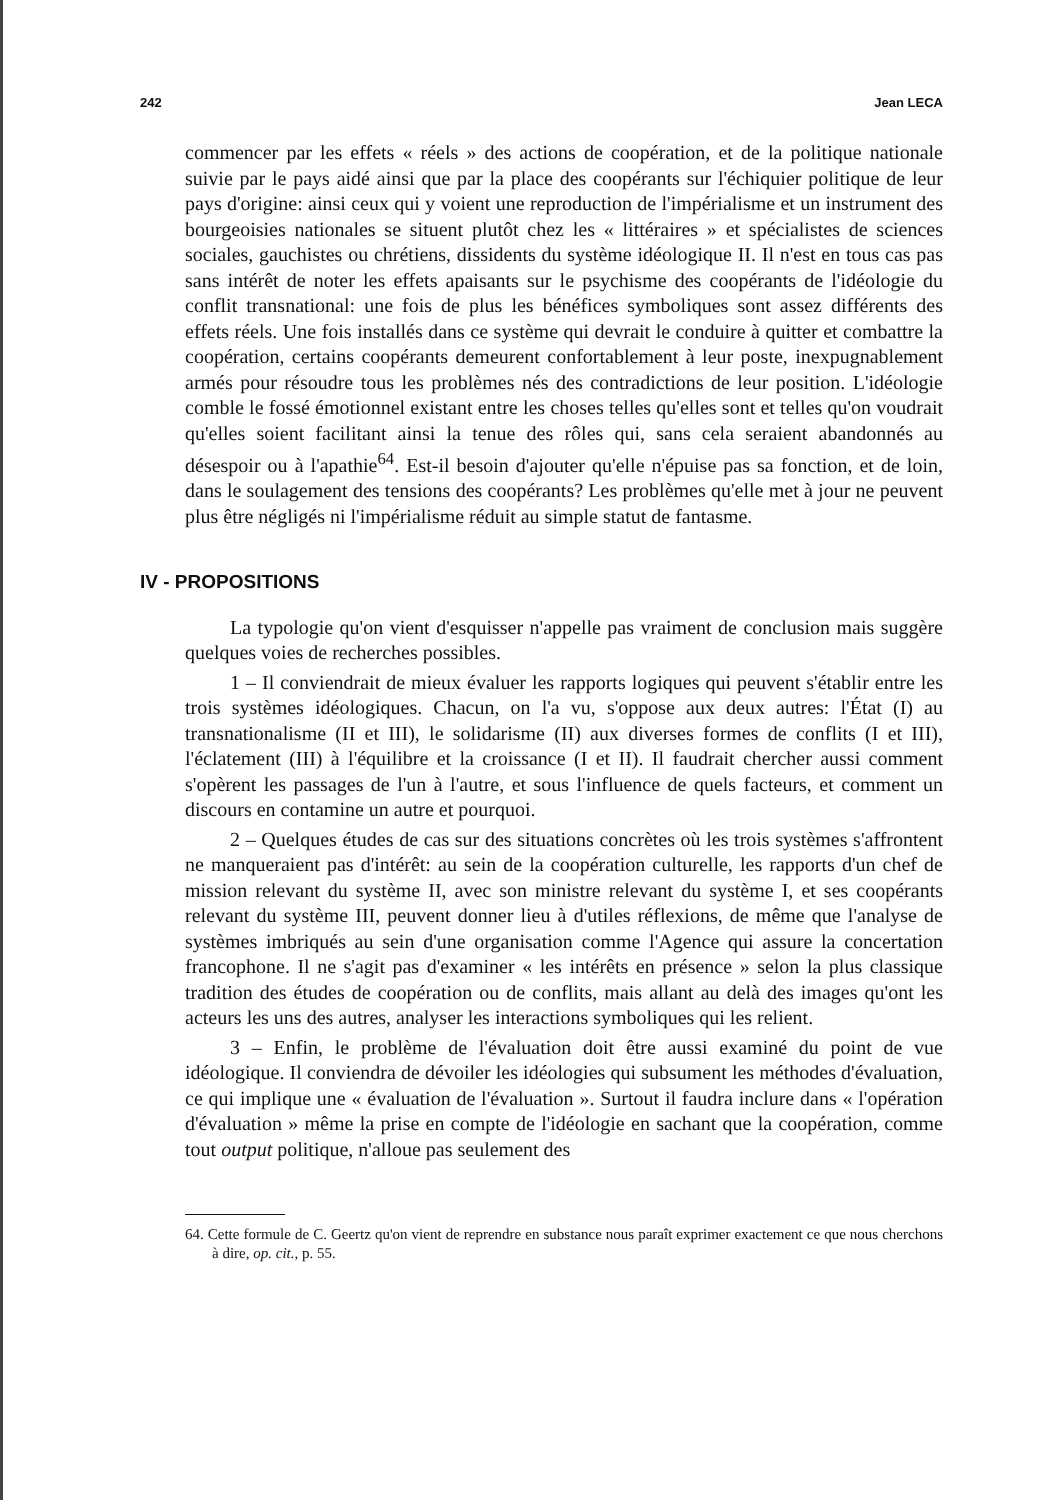242 Jean LECA
commencer par les effets « réels » des actions de coopération, et de la politique nationale suivie par le pays aidé ainsi que par la place des coopérants sur l'échiquier politique de leur pays d'origine: ainsi ceux qui y voient une reproduction de l'impérialisme et un instrument des bourgeoisies nationales se situent plutôt chez les « littéraires » et spécialistes de sciences sociales, gauchistes ou chrétiens, dissidents du système idéologique II. Il n'est en tous cas pas sans intérêt de noter les effets apaisants sur le psychisme des coopérants de l'idéologie du conflit transnational: une fois de plus les bénéfices symboliques sont assez différents des effets réels. Une fois installés dans ce système qui devrait le conduire à quitter et combattre la coopération, certains coopérants demeurent confortablement à leur poste, inexpugnablement armés pour résoudre tous les problèmes nés des contradictions de leur position. L'idéologie comble le fossé émotionnel existant entre les choses telles qu'elles sont et telles qu'on voudrait qu'elles soient facilitant ainsi la tenue des rôles qui, sans cela seraient abandonnés au désespoir ou à l'apathie<sup>64</sup>. Est-il besoin d'ajouter qu'elle n'épuise pas sa fonction, et de loin, dans le soulagement des tensions des coopérants? Les problèmes qu'elle met à jour ne peuvent plus être négligés ni l'impérialisme réduit au simple statut de fantasme.
IV - PROPOSITIONS
La typologie qu'on vient d'esquisser n'appelle pas vraiment de conclusion mais suggère quelques voies de recherches possibles.
1 – Il conviendrait de mieux évaluer les rapports logiques qui peuvent s'établir entre les trois systèmes idéologiques. Chacun, on l'a vu, s'oppose aux deux autres: l'État (I) au transnationalisme (II et III), le solidarisme (II) aux diverses formes de conflits (I et III), l'éclatement (III) à l'équilibre et la croissance (I et II). Il faudrait chercher aussi comment s'opèrent les passages de l'un à l'autre, et sous l'influence de quels facteurs, et comment un discours en contamine un autre et pourquoi.
2 – Quelques études de cas sur des situations concrètes où les trois systèmes s'affrontent ne manqueraient pas d'intérêt: au sein de la coopération culturelle, les rapports d'un chef de mission relevant du système II, avec son ministre relevant du système I, et ses coopérants relevant du système III, peuvent donner lieu à d'utiles réflexions, de même que l'analyse de systèmes imbriqués au sein d'une organisation comme l'Agence qui assure la concertation francophone. Il ne s'agit pas d'examiner « les intérêts en présence » selon la plus classique tradition des études de coopération ou de conflits, mais allant au delà des images qu'ont les acteurs les uns des autres, analyser les interactions symboliques qui les relient.
3 – Enfin, le problème de l'évaluation doit être aussi examiné du point de vue idéologique. Il conviendra de dévoiler les idéologies qui subsument les méthodes d'évaluation, ce qui implique une « évaluation de l'évaluation ». Surtout il faudra inclure dans « l'opération d'évaluation » même la prise en compte de l'idéologie en sachant que la coopération, comme tout output politique, n'alloue pas seulement des
64. Cette formule de C. Geertz qu'on vient de reprendre en substance nous paraît exprimer exactement ce que nous cherchons à dire, op. cit., p. 55.